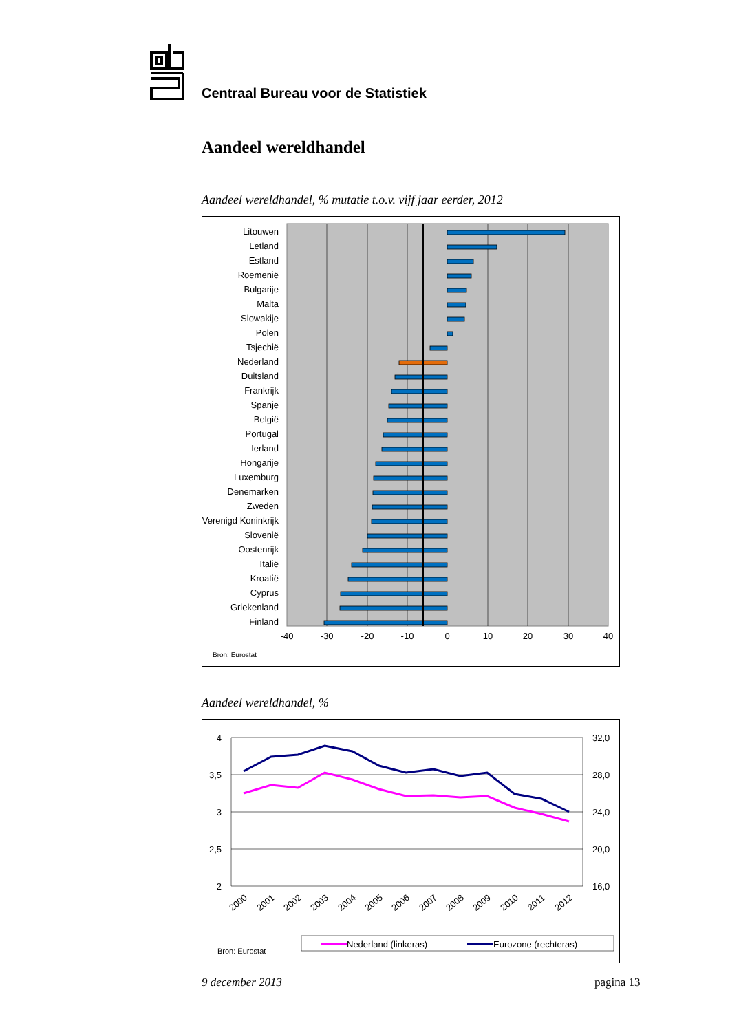Centraal Bureau voor de Statistiek
Aandeel wereldhandel
Aandeel wereldhandel, % mutatie t.o.v. vijf jaar eerder, 2012
Litouwen
Letland
Estland
Roemenië
Bulgarije
Malta
Slowakije
Polen
Tsjechië
Nederland
Duitsland
Frankrijk
Spanje
België
Portugal
Ierland
Hongarije
Luxemburg
Denemarken
Zweden
Verenigd Koninkrijk
Slovenië
Oostenrijk
Italië
Kroatië
Cyprus
Griekenland
Finland
-40
-30
-20
-10
0
10
20
30
40
Bron: Eurostat
Aandeel wereldhandel, %
4
3,5
3
2,5
2
32,0
28,0
24,0
20,0
16,0
2000
2001
2002
2003
2004
2005
2006
2007
2008
2009
2010
2011
2012
Nederland (linkeras)
Eurozone (rechteras)
Bron: Eurostat
9 december 2013 pagina 13